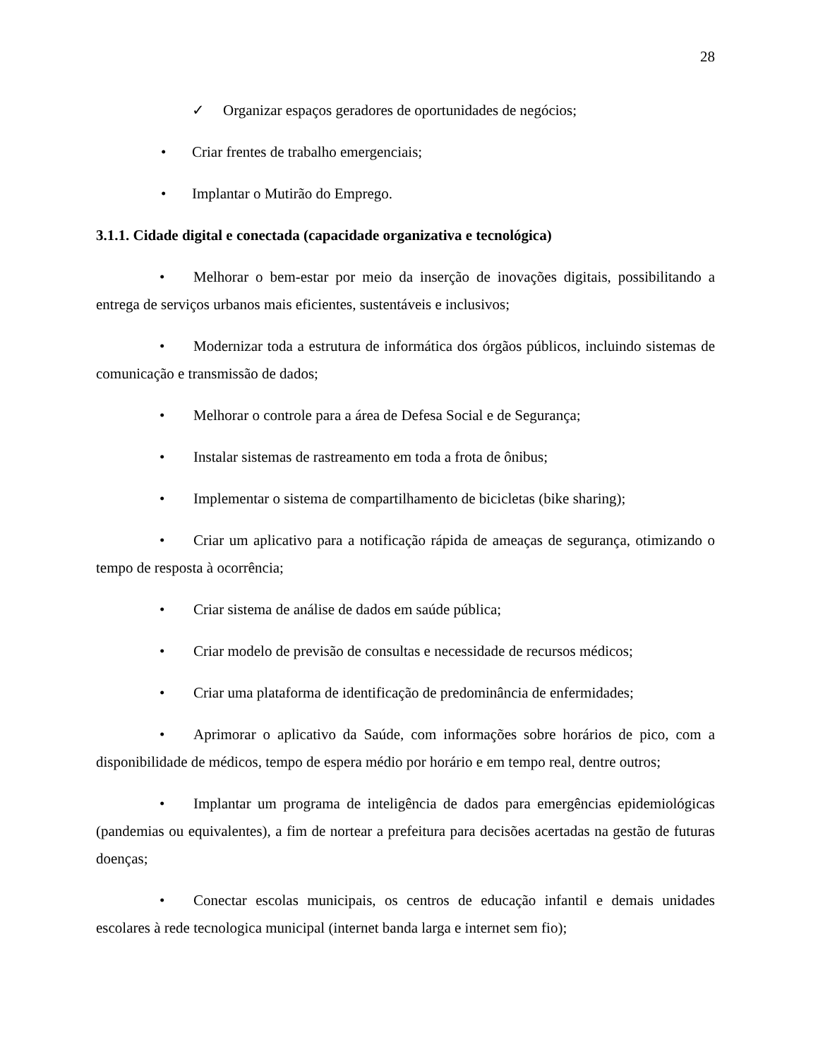28
✓ Organizar espaços geradores de oportunidades de negócios;
• Criar frentes de trabalho emergenciais;
• Implantar o Mutirão do Emprego.
3.1.1. Cidade digital e conectada (capacidade organizativa e tecnológica)
• Melhorar o bem-estar por meio da inserção de inovações digitais, possibilitando a entrega de serviços urbanos mais eficientes, sustentáveis e inclusivos;
• Modernizar toda a estrutura de informática dos órgãos públicos, incluindo sistemas de comunicação e transmissão de dados;
• Melhorar o controle para a área de Defesa Social e de Segurança;
• Instalar sistemas de rastreamento em toda a frota de ônibus;
• Implementar o sistema de compartilhamento de bicicletas (bike sharing);
• Criar um aplicativo para a notificação rápida de ameaças de segurança, otimizando o tempo de resposta à ocorrência;
• Criar sistema de análise de dados em saúde pública;
• Criar modelo de previsão de consultas e necessidade de recursos médicos;
• Criar uma plataforma de identificação de predominância de enfermidades;
• Aprimorar o aplicativo da Saúde, com informações sobre horários de pico, com a disponibilidade de médicos, tempo de espera médio por horário e em tempo real, dentre outros;
• Implantar um programa de inteligência de dados para emergências epidemiológicas (pandemias ou equivalentes), a fim de nortear a prefeitura para decisões acertadas na gestão de futuras doenças;
• Conectar escolas municipais, os centros de educação infantil e demais unidades escolares à rede tecnologica municipal (internet banda larga e internet sem fio);